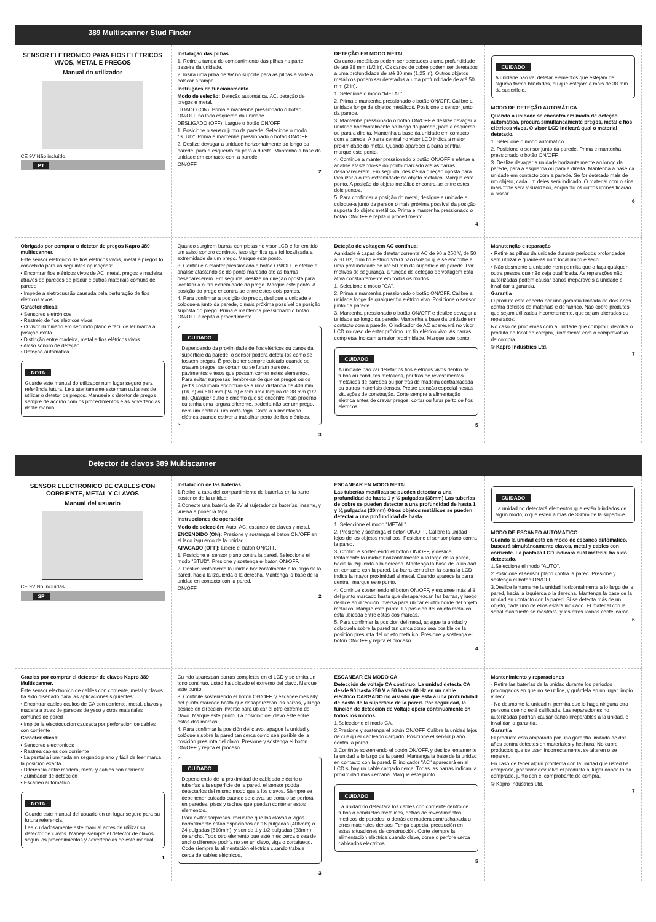389 Multiscanner Stud Finder
SENSOR ELETRÓNICO PARA FIOS ELÉTRICOS VIVOS, METAL E PREGOS
Manual do utilizador
CE 9V Não incluído
PT
Instalação das pilhas
1. Retire a tampa do compartimento das pilhas na parte traseira da unidade.
2. Insira uma pilha de 9V no suporte para as pilhas e volte a colocar a tampa.
Instruções de funcionamento
Modo de seleção: Deteção automática, AC, deteção de pregos e metal.
LIGADO (ON): Prima e mantenha pressionado o botão ON/OFF no lado esquerdo da unidade.
DESLIGADO (OFF): Largue o botão ON/OFF.
1. Posicione o sensor junto da parede. Selecione o modo "STUD". Prima e mantenha pressionado o botão ON/OFF.
2. Deslize devagar a unidade horizontalmente ao longo da parede, para a esquerda ou para a direita. Mantenha a base da unidade em contacto com a parede.
ON/OFF
2
DETEÇÃO EM MODO METAL
Os canos metálicos podem ser detetados a uma profundidade de até 38 mm (1/2 in). Os canos de cobre podem ser detetados a uma profundidade de até 30 mm (1,25 in). Outros objetos metálicos podem ser detetados a uma profundidade de até 50 mm (2 in).
1. Selecione o modo "METAL".
2. Prima e mantenha pressionado o botão ON/OFF. Calibre a unidade longe de objetos metálicos. Posicione o sensor junto da parede.
3. Mantenha pressionado o botão ON/OFF e deslize devagar a unidade horizontalmente ao longo da parede, para a esquerda ou para a direita. Mantenha a base da unidade em contacto com a parede. A barra central no visor LCD indica a maior proximidade do metal. Quando aparecer a barra central, marque este ponto.
4. Continue a manter pressionado o botão ON/OFF e efetue a análise afastando-se do ponto marcado até as barras desaparecerem. Em seguida, deslize na direção oposta para localizar a outra extremidade do objeto metálico. Marque este ponto. A posição do objeto metálico encontra-se entre estes dois pontos.
5. Para confirmar a posição do metal, desligue a unidade e coloque-a junto da parede o mais próxima possível da posição suposta do objeto metálico. Prima e mantenha pressionado o botão ON/OFF e repita o procedimento.
4
CUIDADO
A unidade não vai detetar elementos que estejam de alguma forma blindados, ou que estejam a mais de 38 mm da superfície.
MODO DE DETEÇÃO AUTOMÁTICA
Quando a unidade se encontra em modo de deteção automática, procura simultaneamente pregos, metal e fios elétricos vivos. O visor LCD indicará qual o material detetado.
1. Selecione o modo automático
2. Posicione o sensor junto da parede. Prima e mantenha pressionado o botão ON/OFF.
3. Deslize devagar a unidade horizontalmente ao longo da parede, para a esquerda ou para a direita. Mantenha a base da unidade em contacto com a parede. Se for detetado mais de um objeto, cada um deles será indicado. O material com o sinal mais forte será visualizado, enquanto os outros ícones ficarão a piscar.
6
Obrigado por comprar o detetor de pregos Kapro 389 multiscanner.
Este sensor eletrónico de fios elétricos vivos, metal e pregos foi concebido para as seguintes aplicações:
• Encontrar fios elétricos vivos de AC, metal, pregos e madeira através de paredes de pladur e outros materiais comuns de parede
• Impede a eletrocussão causada pela perfuração de fios elétricos vivos
Características:
• Sensores eletrónicos
• Rastreio de fios elétricos vivos
• O visor iluminado em segundo plano e fácil de ler marca a posição exata
• Distinção entre madeira, metal e fios elétricos vivos
• Aviso sonoro de deteção
• Deteção automática
NOTA
Guarde este manual do utilizador num lugar seguro para referência futura. Leia atentamente este man ual antes de utilizar o detetor de pregos. Manuseie o detetor de pregos sempre de acordo com os procedimentos e as advertências deste manual.
Quando surgirem barras completas no visor LCD e for emitido um aviso sonoro contínuo, isso significa que foi localizada a extremidade de um prego. Marque este ponto.
3. Continue a manter pressionado o botão ON/OFF e efetue a análise afastando-se do ponto marcado até as barras desaparecerem. Em seguida, deslize na direção oposta para localizar a outra extremidade do prego. Marque este ponto. A posição do prego encontra-se entre estes dois pontos.
4. Para confirmar a posição do prego, desligue a unidade e coloque-a junto da parede, o mais próxima possível da posição suposta do prego. Prima e mantenha pressionado o botão ON/OFF e repita o procedimento.
CUIDADO
Dependendo da proximidade de fios elétricos ou canos da superfície da parede, o sensor poderá detetá-los como se fossem pregos. É preciso ter sempre cuidado quando se cravam pregos, se cortam ou se furam paredes, pavimentos e tetos que possam conter estes elementos. Para evitar surpresas, lembre-se de que os pregos ou os perfis costumam encontrar-se a uma distância de 406 mm (16 in) ou 610 mm (24 in) e têm uma largura de 38 mm (1/2 in). Qualquer outro elemento que se encontre mais próximo ou tenha uma largura diferente, poderia não ser um prego, nem um perfil ou um corta-fogo. Corte a alimentação elétrica quando estiver a trabalhar perto de fios elétricos.
3
Deteção de voltagem AC contínua:
Aunidade é capaz de detetar corrente AC de 90 a 250 V, de 50 a 60 Hz, num fio elétrico VIVO não isolado que se encontre a uma profundidade de até 50 mm da superfície da parede. Por motivos de segurança, a função de deteção de voltagem está ativa constantemente em todos os modos.
1. Selecione o modo "CA".
2. Prima e mantenha pressionado o botão ON/OFF. Calibre a unidade longe de qualquer fio elétrico vivo. Posicione o sensor junto da parede.
3. Mantenha pressionado o botão ON/OFF e deslize devagar a unidade ao longo da parede. Mantenha a base da unidade em contacto com a parede. O indicador de AC aparecerá no visor LCD no caso de estar próximo um fio elétrico vivo. As barras completas indicam a maior proximidade. Marque este ponto.
CUIDADO
A unidade não vai detetar os fios elétricos vivos dentro de tubos ou condutos metálicos, por trás de revestimentos metálicos de paredes ou por trás de madeira contraplacada ou outros materiais densos. Preste atenção especial nestas situações de construção. Corte sempre a alimentação elétrica antes de cravar pregos, cortar ou furar perto de fios elétricos.
5
Manutenção e reparação
• Retire as pilhas da unidade durante períodos prolongados sem utilizar e guarde-as num local limpo e seco.
• Não desmonte a unidade nem permita que o faça qualquer outra pessoa que não seja qualificada. As reparações não autorizadas podem causar danos irreparáveis à unidade e invalidar a garantia.
Garantia
O produto está coberto por una garantia limitada de dois anos contra defeitos de materiais e de fabrico. Não cobre produtos que sejam utilizados incorretamente, que sejam alterados ou reparados.
No caso de problemas com a unidade que comprou, devolva o produto ao local de compra, juntamente com o comprovativo de compra.
© Kapro Industries Ltd.
7
Detector de clavos 389 Multiscanner
SENSOR ELECTRONICO DE CABLES CON CORRIENTE, METAL Y CLAVOS
Manual del usuario
CE 9V No incluidas
SP
Instalación de las baterías
1.Retire la tapa del compartimiento de baterías en la parte posterior de la unidad.
2.Conecte una batería de 9V al sujetador de baterías, inserte, y vuelva a poner la tapa.
Instrucciones de operación
Modo de selección: Auto, AC, escaneo de clavos y metal.
ENCENDIDO (ON): Presione y sostenga el baton ON/OFF en el lado izquierdo de la unidad.
APAGADO (OFF): Libere el baton ON/OFF.
1. Posicione el sensor plano contra la pared. Seleccione el modo "STUD". Presione y sostenga el baton ON/OFF.
2. Deslice lentamente la unidad horizontalmente a lo largo de la pared, hacia la izquierda o la derecha. Mantenga la base de la unidad en contacto con la pared.
ON/OFF
2
ESCANEAR EN MODO METAL
Las tuberías metálicas se pueden detectar a una profundidad de hasta 1 y ½ pulgadas (38mm) Las tuberías de cobre se pueden detectar a una profundidad de hasta 1 y ¼ pulgadas (30mm) Otros objetos metálicos se pueden detectar a una profundidad de hasta
1. Seleccione el modo "METAL".
2. Presione y sostenga el boton ON/OFF. Calibre la unidad lejos de los objetos metálicos. Posicione el sensor plano contra la pared.
3. Continue sosteniendo el boton ON/OFF, y deslice lentamente la unidad horizontalmente a lo largo de la pared, hacia la izquierda o la derecha. Mantenga la base de la unidad en contacto con la pared. La barra central en la pantalla LCD indica la mayor proximidad al metal. Cuando aparece la barra central, marque este punto.
4. Continue sosteniendo el boton ON/OFF, y escanee más allá del punto marcado hasta que desaparezcan las barras, y luego deslice en dirección inversa para ubicar el otro borde del objeto metálico. Marque este punto. La posicion del objeto metálico esta ubicada entre estas dos marcas.
5. Para confirmar la posicion del metal, apague la unidad y coloquela sobre la pared tan cerca como sea posible de la posición presunta del objeto metálico. Presione y sostenga el boton ON/OFF y repita el proceso.
4
CUIDADO
La unidad no detectará elementos que estén blindados de algún modo, o que estén a más de 38mm de la superficie.
MODO DE ESCANEO AUTOMÁTICO
Cuando la unidad está en modo de escaneo automático, buscará simultáneamente clavos, metal y cables con corriente. La pantalla LCD indicará cuál material ha sido detectado.
1.Seleccione el modo "AUTO".
2.Posicione el sensor plano contra la pared. Presione y sostenga el botón ON/OFF.
3.Deslice lentamente la unidad horizontalmente a lo largo de la pared, hacia la izquierda o la derecha. Mantenga la base de la unidad en contacto con la pared. Si se detecta más de un objeto, cada uno de ellos estará indicado. El material con la señal más fuerte se mostrará, y los otros íconos centellearán.
6
Gracias por comprar el detector de clavos Kapro 389 Multiscanner.
Este sensor electronico de cables con corriente, metal y clavos ha sido disenado para las aplicaciones siguientes:
• Encontrar cables ocultos de CA con corriente, metal, clavos y madera a trues de paredes de yeso y otros materiales comunes de pared
• Impide la electrocucion causada por perforacion de cables con corriente
Características:
• Sensores electronicos
• Rastrea cables con corriente
• La pantalla iluminada en segundo piano y fácil de leer marca la posición exacta
• Diferencia entre madera, metal y cables con corriente
• Zumbador de detección
• Escaneo automático
NOTA
Guarde este manual del usuario en un lugar seguro para su futura referencia.
Lea cuidadosamente este manual antes de utilizar su detector de clavos. Maneje siempre el detector de clavos según los procedimientos y advertencias de este manual.
1
Cu ndo aparezcan barras completes en el LCD y se emita un tono continuo, usted ha ubicado el extremo del clavo. Marque este punto.
3. Continile sosteniendo el boton ON/OFF, y escanee mes ally del punto marcado hasta que desaparezcan las barras, y luego deslice en dirección inverse para ubicar el otro extremo del clavo. Marque este punto. La posicion del clavo este entre estas dos marcas.
4. Para confirmar la posición del clavo, apague la unidad y colóquela sobre la pared tan cerca como sea posible de la posición presunta del clavo. Presione y sostenga el boton ON/OFF y repita el proceso.
CUIDADO
Dependiendo de la proximidad de cableado eléctric o tuberfas a la superficie de la pared, el sensor podda detectarlos del mismo modo que a los clavos. Siempre se debe tener cuidado cuando se clava, se corta o se perfora en paredes, pisos y techos que puedan contener estos elementos.
Para evitar sorpresas, recuerde que los clavos o vigas normalmente están espaciados en 16 pulgadas (406mm) o 24 pulgadas (610mm), y son de 1 y 1/2 pulgadas (38mm) de ancho. Todo otro elemento que esté mes cerca o sea de ancho diferente podría no ser un clavo, viga o cortafuego. Code siempre la alimentación eléctrica cuando trabaje cerca de cables eléctricos.
3
ESCANEAR EN MODO CA
Detección de voltaje CA continuo: La unidad detecta CA desde 90 hasta 250 V a 50 hasta 60 Hz en un cable eléctrico CARGADO no aislado que está a una profundidad de hasta de la superficie de la pared. Por seguridad, la función de detección de voltaje opera continuamente en todos los modos.
1.Seleccione el modo CA.
2.Presione y sostenga el botón ON/OFF. Calibre la unidad lejos de cualquier cableado cargado. Posicione el sensor plano contra la pared.
3.Continúe sosteniendo el botón ON/OFF, y deslice lentamente la unidad a lo largo de la pared. Mantenga la base de la unidad en contacto con la pared. El indicador "AC" aparecerá en el LCD si hay un cable cargado cerca. Todas las barras indican la proximidad más cercana. Marque este punto.
CUIDADO
La unidad no detectará los cables con corriente dentro de tubos o conductos metálicos, detrás de revestimientos medicos de paredes, o detrás de madera contrachapada u otros materiales densos. Tenga especial precaución en estas situaciones de construcción. Corte siempre la alimentación eléctrica cuando clave, come o perfore cerca cableados electricos.
5
Mantenimiento y reparaciones
· Retire las baterías de la unidad durante los periodos prolongados en que no se utilice, y guárdela en un lugar limpio y seco.
· No desmonte la unidad ni permita que lo haga ninguna otra persona que no esté calificada. Las reparaciones no autorizadas podrían causar daños irreparables a la unidad, e invalidar la garantía.
Garantía
El producto está amparado por una garantía limitada de dos años contra defectos en materiales y hechura. No cubre productos que se usen incorrectamente, se alteren o se reparen.
En caso de tener algún problema con la unidad que usted ha comprado, por favor devuelva el producto al lugar donde lo ha comprado, junto con el comprobante de compra.
© Kapro Industries Ltd.
7